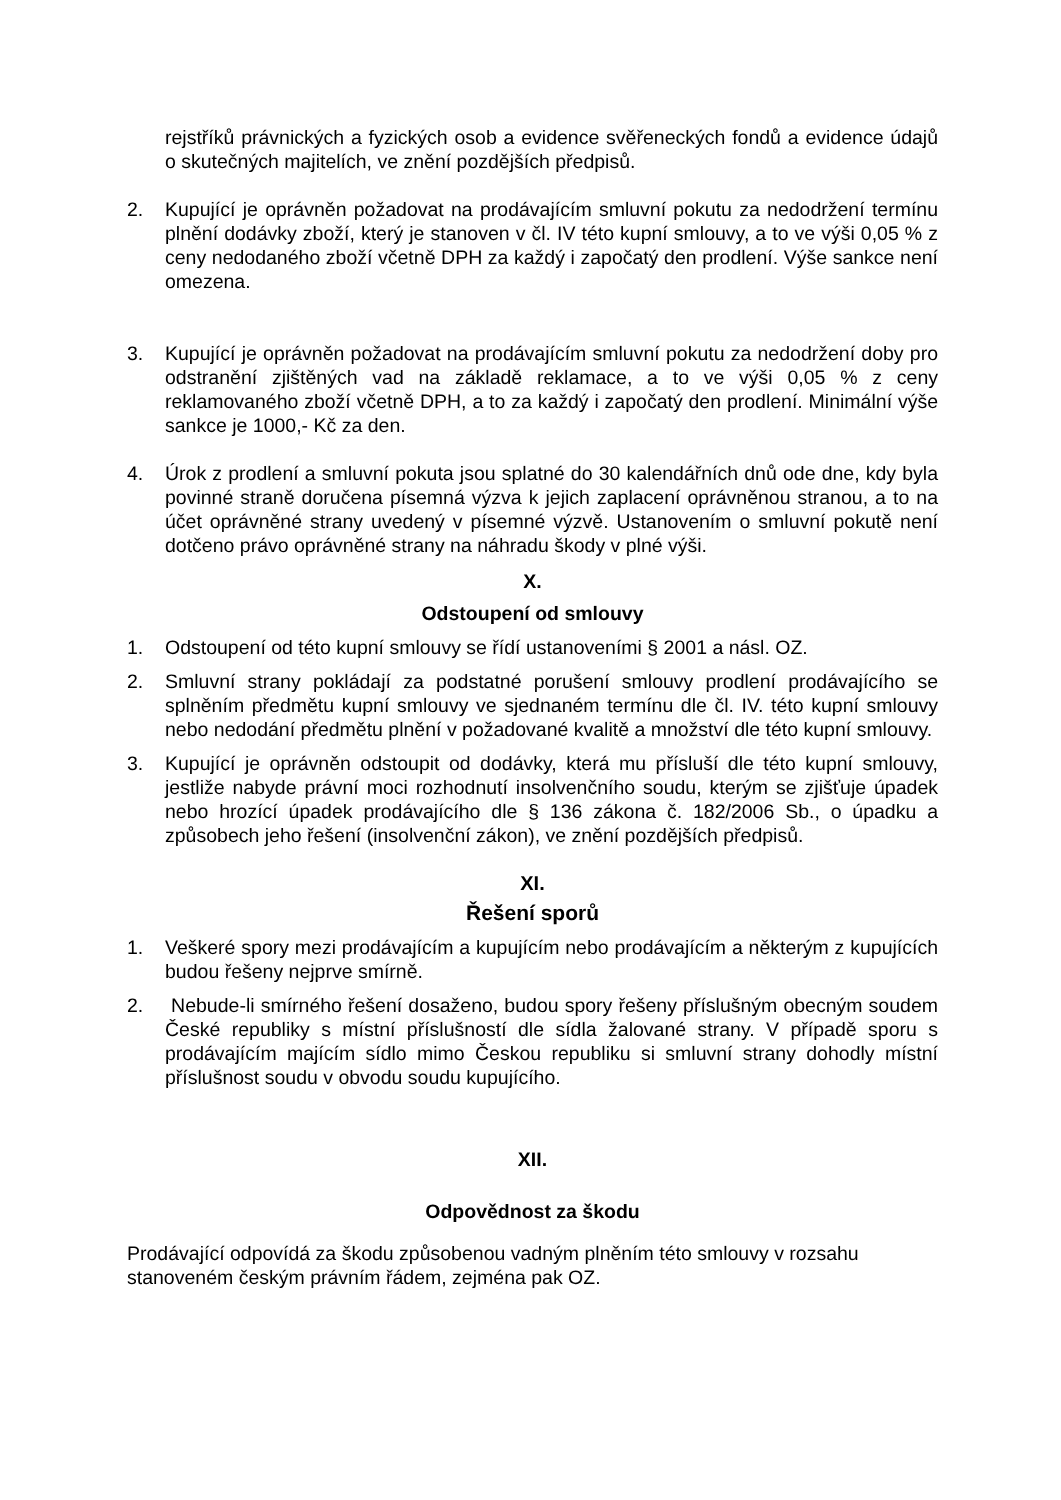rejstříků právnických a fyzických osob a evidence svěřeneckých fondů a evidence údajů o skutečných majitelích, ve znění pozdějších předpisů.
2. Kupující je oprávněn požadovat na prodávajícím smluvní pokutu za nedodržení termínu plnění dodávky zboží, který je stanoven v čl. IV této kupní smlouvy, a to ve výši 0,05 % z ceny nedodaného zboží včetně DPH za každý i započatý den prodlení. Výše sankce není omezena.
3. Kupující je oprávněn požadovat na prodávajícím smluvní pokutu za nedodržení doby pro odstranění zjištěných vad na základě reklamace, a to ve výši 0,05 % z ceny reklamovaného zboží včetně DPH, a to za každý i započatý den prodlení. Minimální výše sankce je 1000,- Kč za den.
4. Úrok z prodlení a smluvní pokuta jsou splatné do 30 kalendářních dnů ode dne, kdy byla povinné straně doručena písemná výzva k jejich zaplacení oprávněnou stranou, a to na účet oprávněné strany uvedený v písemné výzvě. Ustanovením o smluvní pokutě není dotčeno právo oprávněné strany na náhradu škody v plné výši.
X.
Odstoupení od smlouvy
1. Odstoupení od této kupní smlouvy se řídí ustanoveními § 2001 a násl. OZ.
2. Smluvní strany pokládají za podstatné porušení smlouvy prodlení prodávajícího se splněním předmětu kupní smlouvy ve sjednaném termínu dle čl. IV. této kupní smlouvy nebo nedodání předmětu plnění v požadované kvalitě a množství dle této kupní smlouvy.
3. Kupující je oprávněn odstoupit od dodávky, která mu přísluší dle této kupní smlouvy, jestliže nabyde právní moci rozhodnutí insolvenčního soudu, kterým se zjišťuje úpadek nebo hrozící úpadek prodávajícího dle § 136 zákona č. 182/2006 Sb., o úpadku a způsobech jeho řešení (insolvenční zákon), ve znění pozdějších předpisů.
XI.
Řešení sporů
1. Veškeré spory mezi prodávajícím a kupujícím nebo prodávajícím a některým z kupujících budou řešeny nejprve smírně.
2. Nebude-li smírného řešení dosaženo, budou spory řešeny příslušným obecným soudem České republiky s místní příslušností dle sídla žalované strany. V případě sporu s prodávajícím majícím sídlo mimo Českou republiku si smluvní strany dohodly místní příslušnost soudu v obvodu soudu kupujícího.
XII.
Odpovědnost za škodu
Prodávající odpovídá za škodu způsobenou vadným plněním této smlouvy v rozsahu stanoveném českým právním řádem, zejména pak OZ.